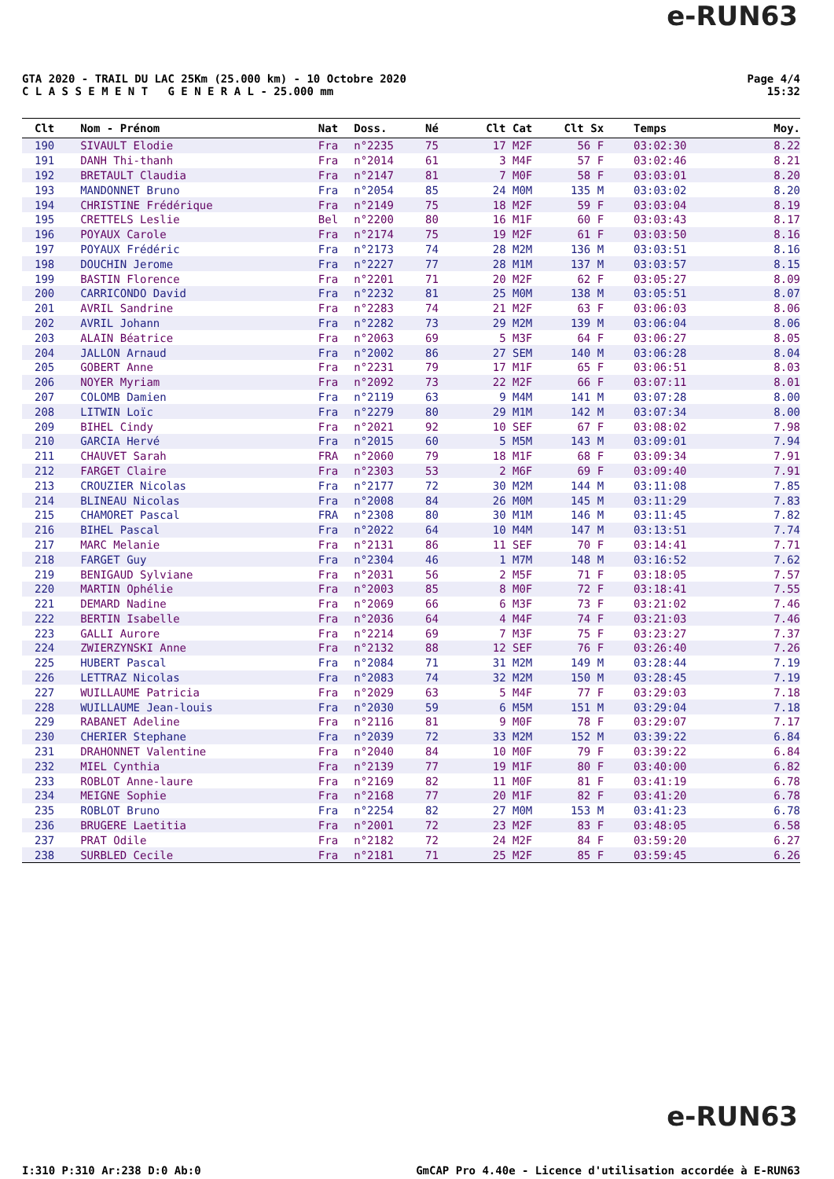e-RUN63
GTA 2020 - TRAIL DU LAC 25Km (25.000 km) - 10 Octobre 2020
C L A S S E M E N T G E N E R A L - 25.000 mm
Page 4/4
15:32
| Clt | Nom - Prénom | Nat | Doss. | Né | Clt Cat | Clt Sx | Temps | Moy. |
| --- | --- | --- | --- | --- | --- | --- | --- | --- |
| 190 | SIVAULT Elodie | Fra | n°2235 | 75 | 17 M2F | 56 F | 03:02:30 | 8.22 |
| 191 | DANH Thi-thanh | Fra | n°2014 | 61 | 3 M4F | 57 F | 03:02:46 | 8.21 |
| 192 | BRETAULT Claudia | Fra | n°2147 | 81 | 7 M0F | 58 F | 03:03:01 | 8.20 |
| 193 | MANDONNET Bruno | Fra | n°2054 | 85 | 24 M0M | 135 M | 03:03:02 | 8.20 |
| 194 | CHRISTINE Frédérique | Fra | n°2149 | 75 | 18 M2F | 59 F | 03:03:04 | 8.19 |
| 195 | CRETTELS Leslie | Bel | n°2200 | 80 | 16 M1F | 60 F | 03:03:43 | 8.17 |
| 196 | POYAUX Carole | Fra | n°2174 | 75 | 19 M2F | 61 F | 03:03:50 | 8.16 |
| 197 | POYAUX Frédéric | Fra | n°2173 | 74 | 28 M2M | 136 M | 03:03:51 | 8.16 |
| 198 | DOUCHIN Jerome | Fra | n°2227 | 77 | 28 M1M | 137 M | 03:03:57 | 8.15 |
| 199 | BASTIN Florence | Fra | n°2201 | 71 | 20 M2F | 62 F | 03:05:27 | 8.09 |
| 200 | CARRICONDO David | Fra | n°2232 | 81 | 25 M0M | 138 M | 03:05:51 | 8.07 |
| 201 | AVRIL Sandrine | Fra | n°2283 | 74 | 21 M2F | 63 F | 03:06:03 | 8.06 |
| 202 | AVRIL Johann | Fra | n°2282 | 73 | 29 M2M | 139 M | 03:06:04 | 8.06 |
| 203 | ALAIN Béatrice | Fra | n°2063 | 69 | 5 M3F | 64 F | 03:06:27 | 8.05 |
| 204 | JALLON Arnaud | Fra | n°2002 | 86 | 27 SEM | 140 M | 03:06:28 | 8.04 |
| 205 | GOBERT Anne | Fra | n°2231 | 79 | 17 M1F | 65 F | 03:06:51 | 8.03 |
| 206 | NOYER Myriam | Fra | n°2092 | 73 | 22 M2F | 66 F | 03:07:11 | 8.01 |
| 207 | COLOMB Damien | Fra | n°2119 | 63 | 9 M4M | 141 M | 03:07:28 | 8.00 |
| 208 | LITWIN Loïc | Fra | n°2279 | 80 | 29 M1M | 142 M | 03:07:34 | 8.00 |
| 209 | BIHEL Cindy | Fra | n°2021 | 92 | 10 SEF | 67 F | 03:08:02 | 7.98 |
| 210 | GARCIA Hervé | Fra | n°2015 | 60 | 5 M5M | 143 M | 03:09:01 | 7.94 |
| 211 | CHAUVET Sarah | FRA | n°2060 | 79 | 18 M1F | 68 F | 03:09:34 | 7.91 |
| 212 | FARGET Claire | Fra | n°2303 | 53 | 2 M6F | 69 F | 03:09:40 | 7.91 |
| 213 | CROUZIER Nicolas | Fra | n°2177 | 72 | 30 M2M | 144 M | 03:11:08 | 7.85 |
| 214 | BLINEAU Nicolas | Fra | n°2008 | 84 | 26 M0M | 145 M | 03:11:29 | 7.83 |
| 215 | CHAMORET Pascal | FRA | n°2308 | 80 | 30 M1M | 146 M | 03:11:45 | 7.82 |
| 216 | BIHEL Pascal | Fra | n°2022 | 64 | 10 M4M | 147 M | 03:13:51 | 7.74 |
| 217 | MARC Melanie | Fra | n°2131 | 86 | 11 SEF | 70 F | 03:14:41 | 7.71 |
| 218 | FARGET Guy | Fra | n°2304 | 46 | 1 M7M | 148 M | 03:16:52 | 7.62 |
| 219 | BENIGAUD Sylviane | Fra | n°2031 | 56 | 2 M5F | 71 F | 03:18:05 | 7.57 |
| 220 | MARTIN Ophélie | Fra | n°2003 | 85 | 8 M0F | 72 F | 03:18:41 | 7.55 |
| 221 | DEMARD Nadine | Fra | n°2069 | 66 | 6 M3F | 73 F | 03:21:02 | 7.46 |
| 222 | BERTIN Isabelle | Fra | n°2036 | 64 | 4 M4F | 74 F | 03:21:03 | 7.46 |
| 223 | GALLI Aurore | Fra | n°2214 | 69 | 7 M3F | 75 F | 03:23:27 | 7.37 |
| 224 | ZWIERZYNSKI Anne | Fra | n°2132 | 88 | 12 SEF | 76 F | 03:26:40 | 7.26 |
| 225 | HUBERT Pascal | Fra | n°2084 | 71 | 31 M2M | 149 M | 03:28:44 | 7.19 |
| 226 | LETTRAZ Nicolas | Fra | n°2083 | 74 | 32 M2M | 150 M | 03:28:45 | 7.19 |
| 227 | WUILLAUME Patricia | Fra | n°2029 | 63 | 5 M4F | 77 F | 03:29:03 | 7.18 |
| 228 | WUILLAUME Jean-louis | Fra | n°2030 | 59 | 6 M5M | 151 M | 03:29:04 | 7.18 |
| 229 | RABANET Adeline | Fra | n°2116 | 81 | 9 M0F | 78 F | 03:29:07 | 7.17 |
| 230 | CHERIER Stephane | Fra | n°2039 | 72 | 33 M2M | 152 M | 03:39:22 | 6.84 |
| 231 | DRAHONNET Valentine | Fra | n°2040 | 84 | 10 M0F | 79 F | 03:39:22 | 6.84 |
| 232 | MIEL Cynthia | Fra | n°2139 | 77 | 19 M1F | 80 F | 03:40:00 | 6.82 |
| 233 | ROBLOT Anne-laure | Fra | n°2169 | 82 | 11 M0F | 81 F | 03:41:19 | 6.78 |
| 234 | MEIGNE Sophie | Fra | n°2168 | 77 | 20 M1F | 82 F | 03:41:20 | 6.78 |
| 235 | ROBLOT Bruno | Fra | n°2254 | 82 | 27 M0M | 153 M | 03:41:23 | 6.78 |
| 236 | BRUGERE Laetitia | Fra | n°2001 | 72 | 23 M2F | 83 F | 03:48:05 | 6.58 |
| 237 | PRAT Odile | Fra | n°2182 | 72 | 24 M2F | 84 F | 03:59:20 | 6.27 |
| 238 | SURBLED Cecile | Fra | n°2181 | 71 | 25 M2F | 85 F | 03:59:45 | 6.26 |
e-RUN63
I:310 P:310 Ar:238 D:0 Ab:0 GmCAP Pro 4.40e - Licence d'utilisation accordée à E-RUN63